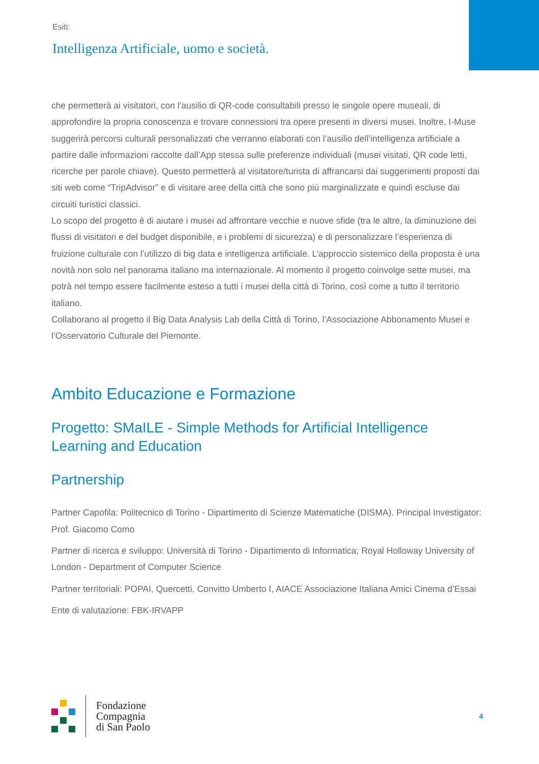Esiti:
Intelligenza Artificiale, uomo e società.
che permetterà ai visitatori, con l’ausilio di QR-code consultabili presso le singole opere museali, di approfondire la propria conoscenza e trovare connessioni tra opere presenti in diversi musei. Inoltre, I-Muse suggerirà percorsi culturali personalizzati che verranno elaborati con l’ausilio dell’intelligenza artificiale a partire dalle informazioni raccolte dall’App stessa sulle preferenze individuali (musei visitati, QR code letti, ricerche per parole chiave). Questo permetterà al visitatore/turista di affrancarsi dai suggerimenti proposti dai siti web come “TripAdvisor” e di visitare aree della città che sono più marginalizzate e quindi escluse dai circuiti turistici classici.
Lo scopo del progetto è di aiutare i musei ad affrontare vecchie e nuove sfide (tra le altre, la diminuzione dei flussi di visitatori e del budget disponibile, e i problemi di sicurezza) e di personalizzare l’esperienza di fruizione culturale con l’utilizzo di big data e intelligenza artificiale. L’approccio sistemico della proposta è una novità non solo nel panorama italiano ma internazionale. Al momento il progetto coinvolge sette musei, ma potrà nel tempo essere facilmente esteso a tutti i musei della città di Torino, così come a tutto il territorio italiano.
Collaborano al progetto il Big Data Analysis Lab della Città di Torino, l’Associazione Abbonamento Musei e l’Osservatorio Culturale del Piemonte.
Ambito Educazione e Formazione
Progetto: SMaILE - Simple Methods for Artificial Intelligence Learning and Education
Partnership
Partner Capofila: Politecnico di Torino - Dipartimento di Scienze Matematiche (DISMA). Principal Investigator: Prof. Giacomo Como
Partner di ricerca e sviluppo: Università di Torino - Dipartimento di Informatica; Royal Holloway University of London - Department of Computer Science
Partner territoriali: POPAI, Quercetti, Convitto Umberto I, AIACE Associazione Italiana Amici Cinema d’Essai
Ente di valutazione: FBK-IRVAPP
Fondazione
Compagnia
di San Paolo
4